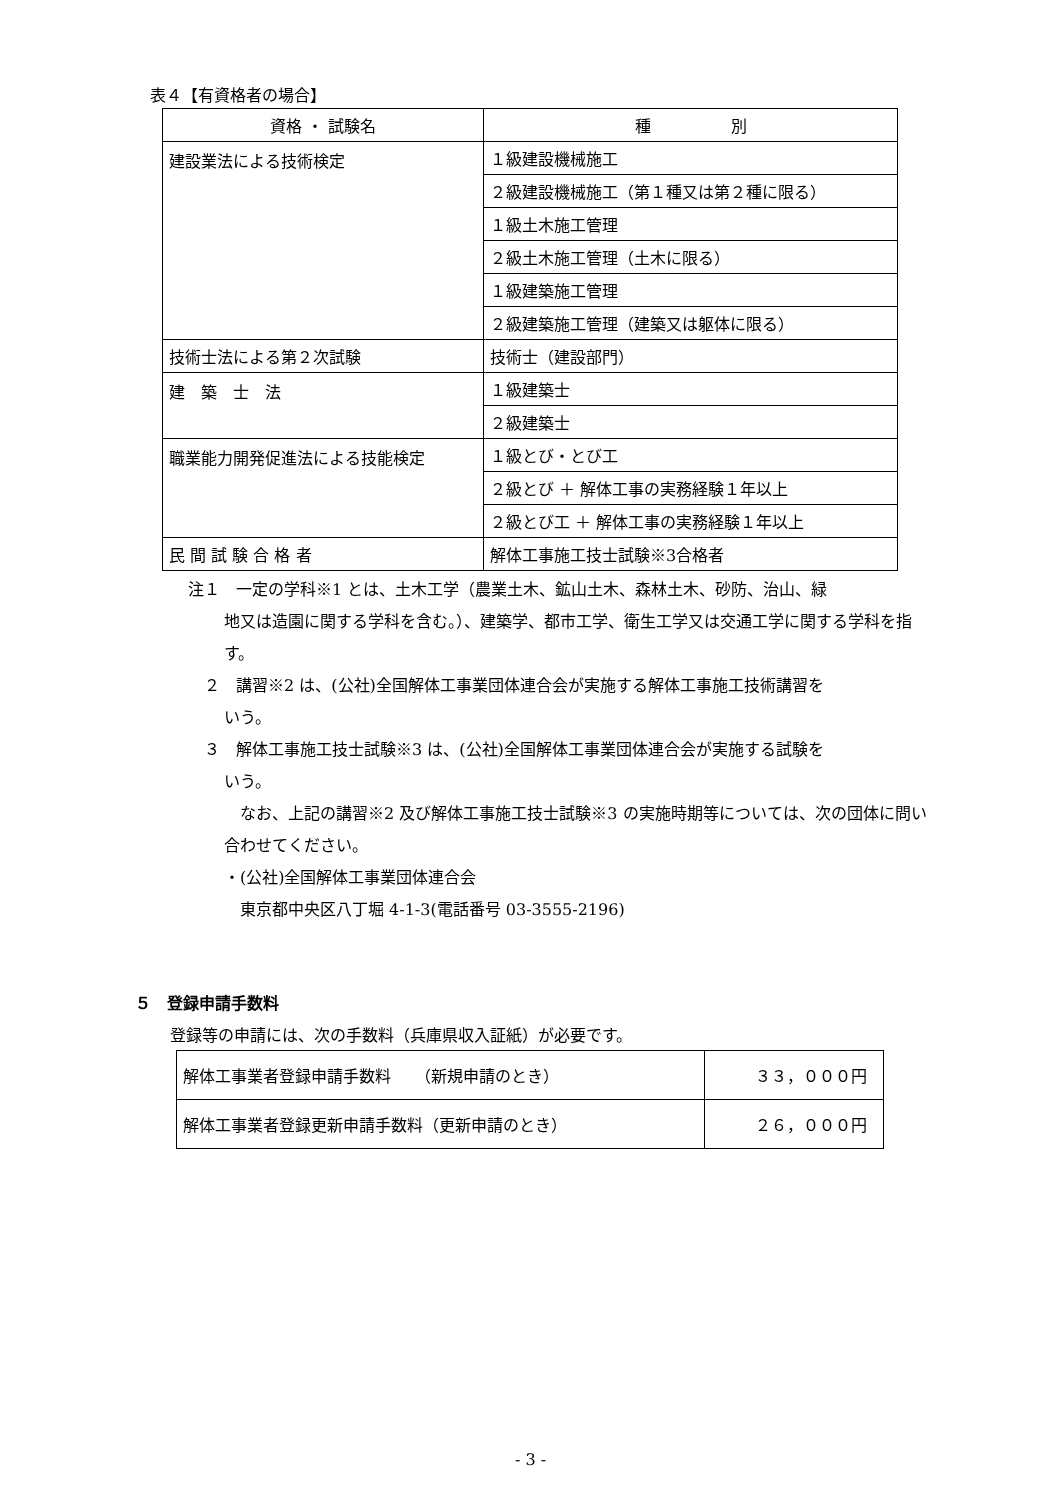表４【有資格者の場合】
| 資格 ・ 試験名 | 種 別 |
| --- | --- |
| 建設業法による技術検定 | １級建設機械施工 |
| | ２級建設機械施工（第１種又は第２種に限る） |
| | １級土木施工管理 |
| | ２級土木施工管理（土木に限る） |
| | １級建築施工管理 |
| | ２級建築施工管理（建築又は躯体に限る） |
| 技術士法による第２次試験 | 技術士（建設部門） |
| 建 築 士 法 | １級建築士 |
| | ２級建築士 |
| 職業能力開発促進法による技能検定 | １級とび・とび工 |
| | ２級とび ＋ 解体工事の実務経験１年以上 |
| | ２級とび工 ＋ 解体工事の実務経験１年以上 |
| 民 間 試 験 合 格 者 | 解体工事施工技士試験※3合格者 |
注１　一定の学科※1 とは、土木工学（農業土木、鉱山土木、森林土木、砂防、治山、緑
地又は造園に関する学科を含む。）、建築学、都市工学、衛生工学又は交通工学に関する学科を指す。
　２　講習※2 は、(公社)全国解体工事業団体連合会が実施する解体工事施工技術講習を
いう。
　３　解体工事施工技士試験※3 は、(公社)全国解体工事業団体連合会が実施する試験を
いう。
　なお、上記の講習※2 及び解体工事施工技士試験※3 の実施時期等については、次の団体に問い合わせてください。
・(公社)全国解体工事業団体連合会
　東京都中央区八丁堀 4-1-3(電話番号 03-3555-2196)
５　登録申請手数料
登録等の申請には、次の手数料（兵庫県収入証紙）が必要です。
| 解体工事業者登録申請手数料 （新規申請のとき） | ３３，０００円 |
| 解体工事業者登録更新申請手数料（更新申請のとき） | ２６，０００円 |
- 3 -